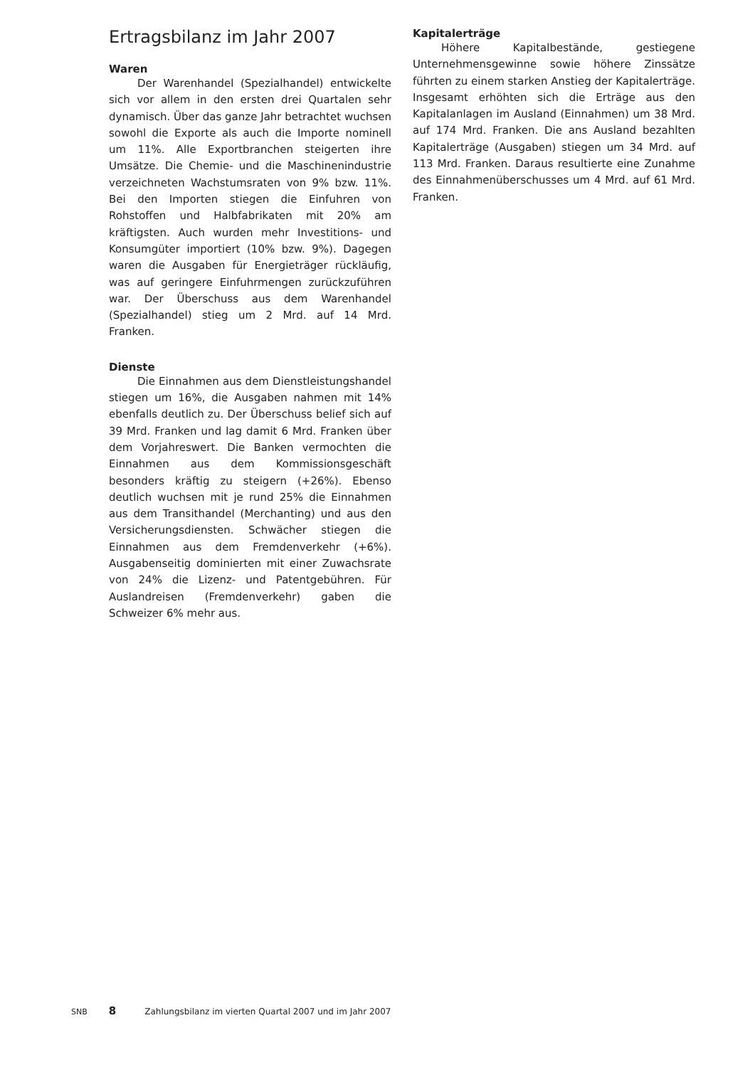Ertragsbilanz im Jahr 2007
Waren
Der Warenhandel (Spezialhandel) entwickelte sich vor allem in den ersten drei Quartalen sehr dynamisch. Über das ganze Jahr betrachtet wuchsen sowohl die Exporte als auch die Importe nominell um 11%. Alle Exportbranchen steigerten ihre Umsätze. Die Chemie- und die Maschinenindustrie verzeichneten Wachstumsraten von 9% bzw. 11%. Bei den Importen stiegen die Einfuhren von Rohstoffen und Halbfabrikaten mit 20% am kräftigsten. Auch wurden mehr Investitions- und Konsumgüter importiert (10% bzw. 9%). Dagegen waren die Ausgaben für Energieträger rückläufig, was auf geringere Einfuhrmengen zurückzuführen war. Der Überschuss aus dem Warenhandel (Spezialhandel) stieg um 2 Mrd. auf 14 Mrd. Franken.
Dienste
Die Einnahmen aus dem Dienstleistungshandel stiegen um 16%, die Ausgaben nahmen mit 14% ebenfalls deutlich zu. Der Überschuss belief sich auf 39 Mrd. Franken und lag damit 6 Mrd. Franken über dem Vorjahreswert. Die Banken vermochten die Einnahmen aus dem Kommissionsgeschäft besonders kräftig zu steigern (+26%). Ebenso deutlich wuchsen mit je rund 25% die Einnahmen aus dem Transithandel (Merchanting) und aus den Versicherungsdiensten. Schwächer stiegen die Einnahmen aus dem Fremdenverkehr (+6%). Ausgabenseitig dominierten mit einer Zuwachsrate von 24% die Lizenz- und Patentgebühren. Für Auslandreisen (Fremdenverkehr) gaben die Schweizer 6% mehr aus.
Kapitalerträge
Höhere Kapitalbestände, gestiegene Unternehmensgewinne sowie höhere Zinssätze führten zu einem starken Anstieg der Kapitalerträge. Insgesamt erhöhten sich die Erträge aus den Kapitalanlagen im Ausland (Einnahmen) um 38 Mrd. auf 174 Mrd. Franken. Die ans Ausland bezahlten Kapitalerträge (Ausgaben) stiegen um 34 Mrd. auf 113 Mrd. Franken. Daraus resultierte eine Zunahme des Einnahmenüberschusses um 4 Mrd. auf 61 Mrd. Franken.
SNB 8 Zahlungsbilanz im vierten Quartal 2007 und im Jahr 2007